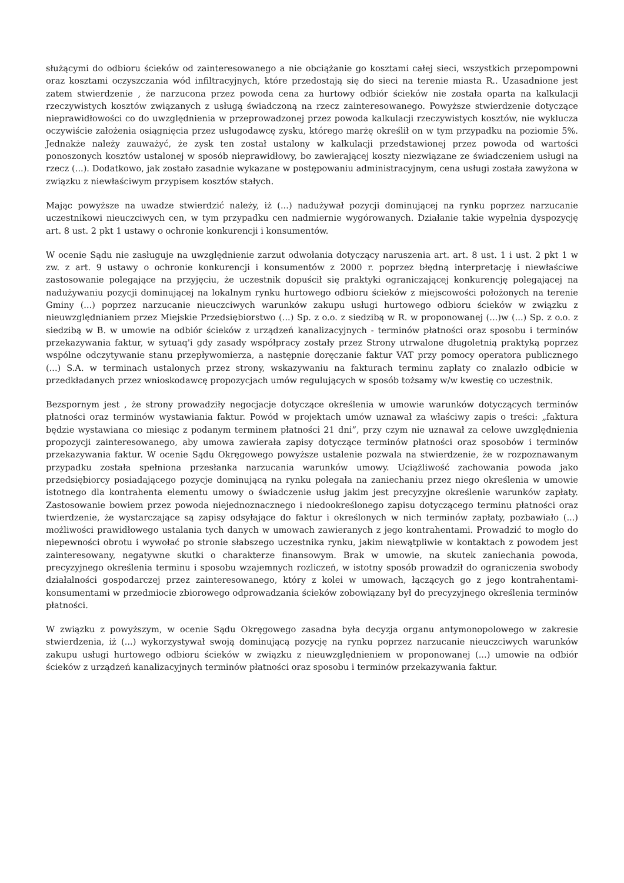służącymi do odbioru ścieków od zainteresowanego a nie obciążanie go kosztami całej sieci, wszystkich przepompowni oraz kosztami oczyszczania wód infiltracyjnych, które przedostają się do sieci na terenie miasta R.. Uzasadnione jest zatem stwierdzenie , że narzucona przez powoda cena za hurtowy odbiór ścieków nie została oparta na kalkulacji rzeczywistych kosztów związanych z usługą świadczoną na rzecz zainteresowanego. Powyższe stwierdzenie dotyczące nieprawidłowości co do uwzględnienia w przeprowadzonej przez powoda kalkulacji rzeczywistych kosztów, nie wyklucza oczywiście założenia osiągnięcia przez usługodawcę zysku, którego marżę określił on w tym przypadku na poziomie 5%. Jednakże należy zauważyć, że zysk ten został ustalony w kalkulacji przedstawionej przez powoda od wartości ponoszonych kosztów ustalonej w sposób nieprawidłowy, bo zawierającej koszty niezwiązane ze świadczeniem usługi na rzecz (...). Dodatkowo, jak zostało zasadnie wykazane w postępowaniu administracyjnym, cena usługi została zawyżona w związku z niewłaściwym przypisem kosztów stałych.
Mając powyższe na uwadze stwierdzić należy, iż (...) nadużywał pozycji dominującej na rynku poprzez narzucanie uczestnikowi nieuczciwych cen, w tym przypadku cen nadmiernie wygórowanych. Działanie takie wypełnia dyspozycję art. 8 ust. 2 pkt 1 ustawy o ochronie konkurencji i konsumentów.
W ocenie Sądu nie zasługuje na uwzględnienie zarzut odwołania dotyczący naruszenia art. art. 8 ust. 1 i ust. 2 pkt 1 w zw. z art. 9 ustawy o ochronie konkurencji i konsumentów z 2000 r. poprzez błędną interpretację i niewłaściwe zastosowanie polegające na przyjęciu, że uczestnik dopuścił się praktyki ograniczającej konkurencję polegającej na nadużywaniu pozycji dominującej na lokalnym rynku hurtowego odbioru ścieków z miejscowości położonych na terenie Gminy (...) poprzez narzucanie nieuczciwych warunków zakupu usługi hurtowego odbioru ścieków w związku z nieuwzględnianiem przez Miejskie Przedsiębiorstwo (...) Sp. z o.o. z siedzibą w R. w proponowanej (...)w (...) Sp. z o.o. z siedzibą w B. w umowie na odbiór ścieków z urządzeń kanalizacyjnych - terminów płatności oraz sposobu i terminów przekazywania faktur, w sytuaq'i gdy zasady współpracy zostały przez Strony utrwalone długoletnią praktyką poprzez wspólne odczytywanie stanu przepływomierza, a następnie doręczanie faktur VAT przy pomocy operatora publicznego (...) S.A. w terminach ustalonych przez strony, wskazywaniu na fakturach terminu zapłaty co znalazło odbicie w przedkładanych przez wnioskodawcę propozycjach umów regulujących w sposób tożsamy w/w kwestię co uczestnik.
Bezspornym jest , że strony prowadziły negocjacje dotyczące określenia w umowie warunków dotyczących terminów płatności oraz terminów wystawiania faktur. Powód w projektach umów uznawał za właściwy zapis o treści: „faktura będzie wystawiana co miesiąc z podanym terminem płatności 21 dni”, przy czym nie uznawał za celowe uwzględnienia propozycji zainteresowanego, aby umowa zawierała zapisy dotyczące terminów płatności oraz sposobów i terminów przekazywania faktur. W ocenie Sądu Okręgowego powyższe ustalenie pozwala na stwierdzenie, że w rozpoznawanym przypadku została spełniona przesłanka narzucania warunków umowy. Uciążliwość zachowania powoda jako przedsiębiorcy posiadającego pozycje dominującą na rynku polegała na zaniechaniu przez niego określenia w umowie istotnego dla kontrahenta elementu umowy o świadczenie usług jakim jest precyzyjne określenie warunków zapłaty. Zastosowanie bowiem przez powoda niejednoznacznego i niedookreślonego zapisu dotyczącego terminu płatności oraz twierdzenie, że wystarczające są zapisy odsyłające do faktur i określonych w nich terminów zapłaty, pozbawiało (...) możliwości prawidłowego ustalania tych danych w umowach zawieranych z jego kontrahentami. Prowadzić to mogło do niepewności obrotu i wywołać po stronie słabszego uczestnika rynku, jakim niewątpliwie w kontaktach z powodem jest zainteresowany, negatywne skutki o charakterze finansowym. Brak w umowie, na skutek zaniechania powoda, precyzyjnego określenia terminu i sposobu wzajemnych rozliczeń, w istotny sposób prowadził do ograniczenia swobody działalności gospodarczej przez zainteresowanego, który z kolei w umowach, łączących go z jego kontrahentami- konsumentami w przedmiocie zbiorowego odprowadzania ścieków zobowiązany był do precyzyjnego określenia terminów płatności.
W związku z powyższym, w ocenie Sądu Okręgowego zasadna była decyzja organu antymonopolowego w zakresie stwierdzenia, iż (...) wykorzystywał swoją dominującą pozycję na rynku poprzez narzucanie nieuczciwych warunków zakupu usługi hurtowego odbioru ścieków w związku z nieuwzględnieniem w proponowanej (...) umowie na odbiór ścieków z urządzeń kanalizacyjnych terminów płatności oraz sposobu i terminów przekazywania faktur.